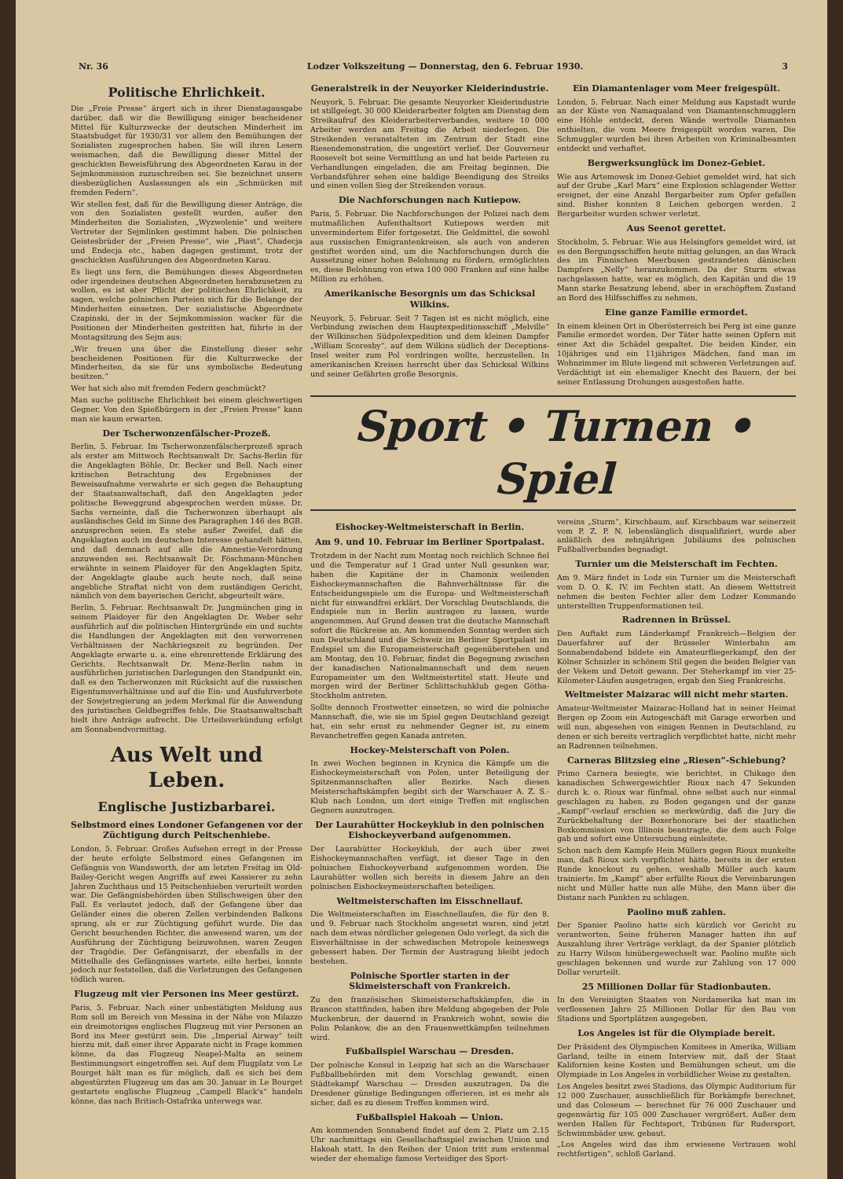Nr. 36 Lodzer Volkszeitung — Donnerstag, den 6. Februar 1930. 3
Politische Ehrlichkeit.
Die „Freie Presse“ ärgert sich in ihrer Dienstagausgabe darüber, daß wir die Bewilligung einiger bescheidener Mittel für Kulturzwecke der deutschen Minderheit im Staatsbudget für 1930/31 vor allem den Bemühungen der Sozialisten zugesprochen haben. Sie will ihren Lesern weismachen, daß die Bewilligung dieser Mittel der geschickten Beweisführung des Abgeordneten Karau in der Sejmkommission zuzuschreiben sei. Sie bezeichnet unsere diesbezüglichen Auslassungen als ein „Schmücken mit fremden Federn“.
Wir stellen fest, daß für die Bewilligung dieser Anträge, die von den Sozialisten gestellt wurden, außer den Minderheiten die Sozialisten, „Wyzwolenie“ und weitere Vertreter der Sejmlinken gestimmt haben. Die polnischen Geistesbrüder der „Freien Presse“, wie „Piast“, Chadecja und Endecja etc., haben dagegen gestimmt, trotz der geschickten Ausführungen des Abgeordneten Karau.
Es liegt uns fern, die Bemühungen dieses Abgeordneten oder irgendeines deutschen Abgeordneten herabzusetzen zu wollen, es ist aber Pflicht der politischen Ehrlichkeit, zu sagen, welche polnischen Parteien sich für die Belange der Minderheiten einsetzen. Der sozialistische Abgeordnete Czapinski, der in der Sejmkommission wacker für die Positionen der Minderheiten gestritten hat, führte in der Montagsitzung des Sejm aus:
„Wir freuen uns über die Einstellung dieser sehr bescheidenen Positionen für die Kulturzwecke der Minderheiten, da sie für uns symbolische Bedeutung besitzen.“
Wer hat sich also mit fremden Federn geschmückt?
Man suche politische Ehrlichkeit bei einem gleichwertigen Gegner. Von den Spießbürgern in der „Freien Presse“ kann man sie kaum erwarten.
Der Tscherwonzenfälscher-Prozeß.
Berlin, 5. Februar. Im Tscherwonzenfälscherprozeß sprach als erster am Mittwoch Rechtsanwalt Dr. Sachs-Berlin für die Angeklagten Böhle, Dr. Becker und Bell. Nach einer kritischen Betrachtung des Ergebnisses der Beweisaufnahme verwahrte er sich gegen die Behauptung der Staatsanwaltschaft, daß den Angeklagten jeder politische Beweggrund abgesprochen werden müsse. Dr. Sachs verneinte, daß die Tscherwonzen überhaupt als ausländisches Geld im Sinne des Paragraphen 146 des BGB. anzusprechen seien. Es stehe außer Zweifel, daß die Angeklagten auch im deutschen Interesse gehandelt hätten, und daß demnach auf alle die Amnestie-Verordnung anzuwenden sei. Rechtsanwalt Dr. Föschmann-München erwähnte in seinem Plaidoyer für den Angeklagten Spitz, der Angeklagte glaube auch heute noch, daß seine angebliche Straftat nicht von dem zuständigen Gericht, nämlich von dem bayerischen Gericht, abgeurteilt wäre.
Berlin, 5. Februar. Rechtsanwalt Dr. Jungmünchen ging in seinem Plaidoyer für den Angeklagten Dr. Weber sehr ausführlich auf die politischen Hintergründe ein und suchte die Handlungen der Angeklagten mit den verworrenen Verhältnissen der Nachkriegszeit zu begründen. Der Angeklagte erwarte u. a. eine ehrenrettende Erklärung des Gerichts. Rechtsanwalt Dr. Menz-Berlin nahm in ausführlichen juristischen Darlegungen den Standpunkt ein, daß es den Tscherwonzen mit Rücksicht auf die russischen Eigentumsverhältnisse und auf die Ein- und Ausfuhrverbote der Sowjetregierung an jedem Merkmal für die Anwendung des juristischen Geldbegriffes fehle. Die Staatsanwaltschaft hielt ihre Anträge aufrecht. Die Urteilsverkündung erfolgt am Sonnabendvormittag.
Aus Welt und Leben.
Englische Justizbarbarei.
Selbstmord eines Londoner Gefangenen vor der Züchtigung durch Peitschenhiebe.
London, 5. Februar. Großes Aufsehen erregt in der Presse der heute erfolgte Selbstmord eines Gefangenen im Gefängnis von Wandsworth, der am letzten Freitag im Old-Bailey-Gericht wegen Angriffs auf zwei Kassierer zu zehn Jahren Zuchthaus und 15 Peitschenhieben verurteilt worden war. Die Gefängnisbehörden üben Stillschweigen über den Fall. Es verlautet jedoch, daß der Gefangene über das Geländer eines die oberen Zellen verbindenden Balkons sprang, als er zur Züchtigung geführt wurde. Die das Gericht besuchenden Richter, die anwesend waren, um der Ausführung der Züchtigung beizuwohnen, waren Zeugen der Tragödie. Der Gefängnisarzt, der ebenfalls in der Mittelhalle des Gefängnisses wartete, eilte herbei, konnte jedoch nur feststellen, daß die Verletzungen des Gefangenen tödlich waren.
Flugzeug mit vier Personen ins Meer gestürzt.
Paris, 5. Februar. Nach einer unbestätigten Meldung aus Rom soll im Bereich von Messina in der Nähe von Milazzo ein dreimotoriges englisches Flugzeug mit vier Personen an Bord ins Meer gestürzt sein. Die „Imperial Airway“ teilt hierzu mit, daß einer ihrer Apparate nicht in Frage kommen könne, da das Flugzeug Neapel-Malta an seinem Bestimmungsort eingetroffen sei. Auf dem Flugplatz von Le Bourget hält man es für möglich, daß es sich bei dem abgestürzten Flugzeug um das am 30. Januar in Le Bourget gestartete englische Flugzeug „Campell Black's“ handeln könne, das nach Britisch-Ostafrika unterwegs war.
Generalstreik in der Neuyorker Kleiderindustrie.
Neuyork, 5. Februar. Die gesamte Neuyorker Kleiderindustrie ist stillgelegt. 30 000 Kleiderarbeiter folgten am Dienstag dem Streikaufruf des Kleiderarbeiterverbandes, weitere 10 000 Arbeiter werden am Freitag die Arbeit niederlegen. Die Streikenden veranstalteten im Zentrum der Stadt eine Riesendemonstration, die ungestört verlief. Der Gouverneur Roosevelt bot seine Vermittlung an und hat beide Parteien zu Verhandlungen eingeladen, die am Freitag beginnen. Die Verbandsführer sehen eine baldige Beendigung des Streiks und einen vollen Sieg der Streikenden voraus.
Die Nachforschungen nach Kutiepow.
Paris, 5. Februar. Die Nachforschungen der Polizei nach dem mutmaßlichen Aufenthaltsort Kutiepows werden mit unvermindertem Eifer fortgesetzt. Die Geldmittel, die sowohl aus russischen Emigrantenkreisen, als auch von anderen gestiftet worden sind, um die Nachforschungen durch die Aussetzung einer hohen Belohnung zu fördern, ermöglichten es, diese Belohnung von etwa 100 000 Franken auf eine halbe Million zu erhöhen.
Amerikanische Besorgnis um das Schicksal Wilkins.
Neuyork, 5. Februar. Seit 7 Tagen ist es nicht möglich, eine Verbindung zwischen dem Hauptexpeditionsschiff „Melville“ der Wilkinschen Südpolexpedition und dem kleinen Dampfer „William Scoresby“, auf dem Wilkins südlich der Deceptions-Insel weiter zum Pol vordringen wollte, herzustellen. In amerikanischen Kreisen herrscht über das Schicksal Wilkins und seiner Gefährten große Besorgnis.
Ein Diamantenlager vom Meer freigespült.
London, 5. Februar. Nach einer Meldung aus Kapstadt wurde an der Küste von Namaqualand von Diamantenschmugglern eine Höhle entdeckt, deren Wände wertvolle Diamanten enthielten, die vom Meere freigespült worden waren. Die Schmuggler wurden bei ihren Arbeiten von Kriminalbeamten entdeckt und verhaftet.
Bergwerksunglück im Donez-Gebiet.
Wie aus Artemowsk im Donez-Gebiet gemeldet wird, hat sich auf der Grube „Karl Marx“ eine Explosion schlagender Wetter ereignet, der eine Anzahl Bergarbeiter zum Opfer gefallen sind. Bisher konnten 8 Leichen geborgen werden. 2 Bergarbeiter wurden schwer verletzt.
Aus Seenot gerettet.
Stockholm, 5. Februar. Wie aus Helsingfors gemeldet wird, ist es den Bergungsschiffen heute mittag gelungen, an das Wrack des im Finnischen Meerbusen gestrandeten dänischen Dampfers „Nelly“ heranzukommen. Da der Sturm etwas nachgelassen hatte, war es möglich, den Kapitän und die 19 Mann starke Besatzung lebend, aber in erschöpftem Zustand an Bord des Hilfsschiffes zu nehmen.
Eine ganze Familie ermordet.
In einem kleinen Ort in Oberösterreich bei Perg ist eine ganze Familie ermordet worden. Der Täter hatte seinen Opfern mit einer Axt die Schädel gespaltet. Die beiden Kinder, ein 10jähriges und ein 11jähriges Mädchen, fand man im Wohnzimmer im Blute liegend mit schweren Verletzungen auf. Verdächtigt ist ein ehemaliger Knecht des Bauern, der bei seiner Entlassung Drohungen ausgestoßen hatte.
Sport • Turnen • Spiel
Eishockey-Weltmeisterschaft in Berlin.
Am 9. und 10. Februar im Berliner Sportpalast.
Trotzdem in der Nacht zum Montag noch reichlich Schnee fiel und die Temperatur auf 1 Grad unter Null gesunken war, haben die Kapitäne der in Chamonix weilenden Eishockeymannschaften die Bahnverhältnisse für die Entscheidungsspiele um die Europa- und Weltmeisterschaft nicht für einwandfrei erklärt. Der Vorschlag Deutschlands, die Endspiele nun in Berlin austragen zu lassen, wurde angenommen. Auf Grund dessen trat die deutsche Mannschaft sofort die Rückreise an. Am kommenden Sonntag werden sich nun Deutschland und die Schweiz im Berliner Sportpalast im Endspiel um die Europameisterschaft gegenüberstehen und am Montag, den 10. Februar, findet die Begegnung zwischen der kanadischen Nationalmannschaft und dem neuen Europameister um den Weltmeistertitel statt. Heute und morgen wird der Berliner Schlittschuhklub gegen Götha-Stockholm antreten.
Sollte dennoch Frostwetter einsetzen, so wird die polnische Mannschaft, die, wie sie im Spiel gegen Deutschland gezeigt hat, ein sehr ernst zu nehmender Gegner ist, zu einem Revanchetreffen gegen Kanada antreten.
Hockey-Meisterschaft von Polen.
In zwei Wochen beginnen in Krynica die Kämpfe um die Eishockeymeisterschaft von Polen, unter Beteiligung der Spitzenmannschaften aller Bezirke. Nach diesen Meisterschaftskämpfen begibt sich der Warschauer A. Z. S.-Klub nach London, um dort einige Treffen mit englischen Gegnern auszutragen.
Der Laurahütter Hockeyklub in den polnischen Eishockeyverband aufgenommen.
Der Laurahütter Hockeyklub, der auch über zwei Eishockeymannschaften verfügt, ist dieser Tage in den polnischen Eishockeyverband aufgenommen worden. Die Laurahütter wollen sich bereits in diesem Jahre an den polnischen Eishockeymeisterschaften beteiligen.
Weltmeisterschaften im Eisschnellauf.
Die Weltmeisterschaften im Eisschnellaufen, die für den 8. und 9. Februar nach Stockholm angesetzt waren, sind jetzt nach dem etwas nördlicher gelegenen Oslo verlegt, da sich die Eisverhältnisse in der schwedischen Metropole keineswegs gebessert haben. Der Termin der Austragung bleibt jedoch bestehen.
Polnische Sportler starten in der Skimeisterschaft von Frankreich.
Zu den französischen Skimeisterschaftskämpfen, die in Brancon stattfinden, haben ihre Meldung abgegeben der Pole Muckenbrun, der dauernd in Frankreich wohnt, sowie die Polin Polankow, die an den Frauenwettkämpfen teilnehmen wird.
Fußballspiel Warschau — Dresden.
Der polnische Konsul in Leipzig hat sich an die Warschauer Fußballbehörden mit dem Vorschlag gewandt, einen Städtekampf Warschau — Dresden auszutragen. Da die Dresdener günstige Bedingungen offerieren, ist es mehr als sicher, daß es zu diesem Treffen kommen wird.
Fußballspiel Hakoah — Union.
Am kommenden Sonnabend findet auf dem 2. Platz um 2.15 Uhr nachmittags ein Gesellschaftsspiel zwischen Union und Hakoah statt. In den Reihen der Union tritt zum erstenmal wieder der ehemalige famose Verteidiger des Sport-
vereins „Sturm“, Kirschbaum, auf. Kirschbaum war seinerzeit vom P. Z. P. N. lebenslänglich disqualifiziert, wurde aber anläßlich des zehnjährigen Jubiläums des polnischen Fußballverbandes begnadigt.
Turnier um die Meisterschaft im Fechten.
Am 9. März findet in Lodz ein Turnier um die Meisterschaft vom D. O. K. IV. im Fechten statt. An diesem Wettstreit nehmen die besten Fechter aller dem Lodzer Kommando unterstellten Truppenformationen teil.
Radrennen in Brüssel.
Den Auftakt zum Länderkampf Frankreich—Belgien der Dauerfahrer auf der Brüsseler Winterbahn am Sonnabendabend bildete ein Amateurfliegerkampf, den der Kölner Schnizler in schönem Stil gegen die beiden Belgier van der Vekem und Detoit gewann. Der Steherkampf im vier 25-Kilometer-Läufen ausgetragen, ergab den Sieg Frankreichs.
Weltmeister Maizarac will nicht mehr starten.
Amateur-Weltmeister Maizarac-Holland hat in seiner Heimat Bergen op Zoom ein Autogeschäft mit Garage erworben und will nun, abgesehen von einigen Rennen in Deutschland, zu denen er sich bereits vertraglich verpflichtet hatte, nicht mehr an Radrennen teilnehmen.
Carneras Blitzsieg eine „Riesen“-Schiebung?
Primo Carnera besiegte, wie berichtet, in Chikago den kanadischen Schwergewichtler Rioux nach 47 Sekunden durch k. o. Rioux war fünfmal, ohne selbst auch nur einmal geschlagen zu haben, zu Boden gegangen und der ganze „Kampf“-verlauf erschien so merkwürdig, daß die Jury die Zurückbehaltung der Boxerhonorare bei der staatlichen Boxkommission von Illinois beantragte, die dem auch Folge gab und sofort eine Untersuchung einleitete.
Schon nach dem Kampfe Hein Müllers gegen Rioux munkelte man, daß Rioux sich verpflichtet hätte, bereits in der ersten Runde knockout zu gehen, weshalb Müller auch kaum trainierte. Im „Kampf“ aber erfüllte Rioux die Vereinbarungen nicht und Müller hatte nun alle Mühe, den Mann über die Distanz nach Punkten zu schlagen.
Paolino muß zahlen.
Der Spanier Paolino hatte sich kürzlich vor Gericht zu verantworten. Seine früheren Manager hatten ihn auf Auszahlung ihrer Verträge verklagt, da der Spanier plötzlich zu Harry Wilson hinübergewechselt war. Paolino mußte sich geschlagen bekennen und wurde zur Zahlung von 17 000 Dollar verurteilt.
25 Millionen Dollar für Stadionbauten.
In den Vereinigten Staaten von Nordamerika hat man im verflossenen Jahre 25 Millionen Dollar für den Bau von Stadions und Sportplätzen ausgegeben.
Los Angeles ist für die Olympiade bereit.
Der Präsident des Olympischen Komitees in Amerika, William Garland, teilte in einem Interview mit, daß der Staat Kalifornien keine Kosten und Bemühungen scheut, um die Olympiade in Los Angeles in vorbildlicher Weise zu gestalten.
Los Angeles besitzt zwei Stadions, das Olympic Auditorium für 12 000 Zuschauer, ausschließlich für Borkämpfe berechnet, und das Coloseum — berechnet für 76 000 Zuschauer und gegenwärtig für 105 000 Zuschauer vergrößert. Außer dem werden Hallen für Fechtsport, Tribünen für Rudersport, Schwimmbäder usw. gebaut.
„Los Angeles wird das ihm erwiesene Vertrauen wohl rechtfertigen“, schloß Garland.